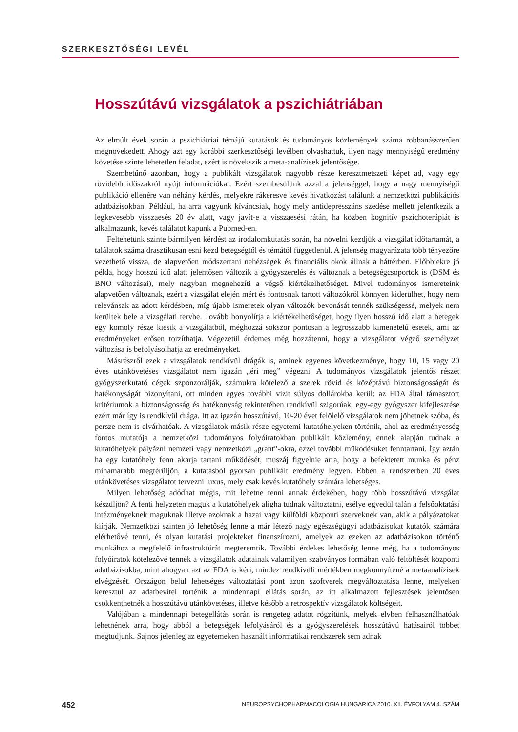SZERKESZTŐSÉGI LEVÉL
Hosszútávú vizsgálatok a pszichiátriában
Az elmúlt évek során a pszichiátriai témájú kutatások és tudományos közlemények száma robbanásszerűen megnövekedett. Ahogy azt egy korábbi szerkesztőségi levélben olvashattuk, ilyen nagy mennyiségű eredmény követése szinte lehetetlen feladat, ezért is növekszik a meta-analízisek jelentősége.
Szembetűnő azonban, hogy a publikált vizsgálatok nagyobb része keresztmetszeti képet ad, vagy egy rövidebb időszakról nyújt információkat. Ezért szembesülünk azzal a jelenséggel, hogy a nagy mennyiségű publikáció ellenére van néhány kérdés, melyekre rákeresve kevés hivatkozást találunk a nemzetközi publikációs adatbázisokban. Például, ha arra vagyunk kíváncsiak, hogy mely antidepresszáns szedése mellett jelentkezik a legkevesebb visszaesés 20 év alatt, vagy javít-e a visszaesési rátán, ha közben kognitív pszichoterápiát is alkalmazunk, kevés találatot kapunk a Pubmed-en.
Feltehetünk szinte bármilyen kérdést az irodalomkutatás során, ha növelni kezdjük a vizsgálat időtartamát, a találatok száma drasztikusan esni kezd betegségtől és témától függetlenül. A jelenség magyarázata több tényezőre vezethető vissza, de alapvetően módszertani nehézségek és financiális okok állnak a háttérben. Előbbiekre jó példa, hogy hosszú idő alatt jelentősen változik a gyógyszerelés és változnak a betegségcsoportok is (DSM és BNO változásai), mely nagyban megnehezíti a végső kiértékelhetőséget. Mivel tudományos ismereteink alapvetően változnak, ezért a vizsgálat elején mért és fontosnak tartott változókról könnyen kiderülhet, hogy nem relevánsak az adott kérdésben, míg újabb ismeretek olyan változók bevonását tennék szükségessé, melyek nem kerültek bele a vizsgálati tervbe. Tovább bonyolítja a kiértékelhetőséget, hogy ilyen hosszú idő alatt a betegek egy komoly része kiesik a vizsgálatból, méghozzá sokszor pontosan a legrosszabb kimenetelű esetek, ami az eredményeket erősen torzíthatja. Végezetül érdemes még hozzátenni, hogy a vizsgálatot végző személyzet változása is befolyásolhatja az eredményeket.
Másrészről ezek a vizsgálatok rendkívül drágák is, aminek egyenes következménye, hogy 10, 15 vagy 20 éves utánkövetéses vizsgálatot nem igazán „éri meg” végezni. A tudományos vizsgálatok jelentős részét gyógyszerkutató cégek szponzorálják, számukra kötelező a szerek rövid és középtávú biztonságosságát és hatékonyságát bizonyítani, ott minden egyes további vizit súlyos dollárokba kerül: az FDA által támasztott kritériumok a biztonságosság és hatékonyság tekintetében rendkívül szigorúak, egy-egy gyógyszer kifejlesztése ezért már így is rendkívül drága. Itt az igazán hosszútávú, 10-20 évet felölelő vizsgálatok nem jöhetnek szóba, és persze nem is elvárhatóak. A vizsgálatok másik része egyetemi kutatóhelyeken történik, ahol az eredményesség fontos mutatója a nemzetközi tudományos folyóiratokban publikált közlemény, ennek alapján tudnak a kutatóhelyek pályázni nemzeti vagy nemzetközi „grant”-okra, ezzel további működésüket fenntartani. Így aztán ha egy kutatóhely fenn akarja tartani működését, muszáj figyelnie arra, hogy a befektetett munka és pénz mihamarabb megtérüljön, a kutatásból gyorsan publikált eredmény legyen. Ebben a rendszerben 20 éves utánkövetéses vizsgálatot tervezni luxus, mely csak kevés kutatóhely számára lehetséges.
Milyen lehetőség adódhat mégis, mit lehetne tenni annak érdekében, hogy több hosszútávú vizsgálat készüljön? A fenti helyzeten maguk a kutatóhelyek aligha tudnak változtatni, esélye egyedül talán a felsőoktatási intézményeknek maguknak illetve azoknak a hazai vagy külföldi központi szerveknek van, akik a pályázatokat kiírják. Nemzetközi szinten jó lehetőség lenne a már létező nagy egészségügyi adatbázisokat kutatók számára elérhetővé tenni, és olyan kutatási projekteket finanszírozni, amelyek az ezeken az adatbázisokon történő munkához a megfelelő infrastruktúrát megteremtik. További érdekes lehetőség lenne még, ha a tudományos folyóiratok kötelezővé tennék a vizsgálatok adatainak valamilyen szabványos formában való feltöltését központi adatbázisokba, mint ahogyan azt az FDA is kéri, mindez rendkívüli mértékben megkönnyítené a metaanalízisek elvégzését. Országon belül lehetséges változtatási pont azon szoftverek megváltoztatása lenne, melyeken keresztül az adatbevitel történik a mindennapi ellátás során, az itt alkalmazott fejlesztések jelentősen csökkenthetnék a hosszútávú utánkövetéses, illetve később a retrospektív vizsgálatok költségeit.
Valójában a mindennapi betegellátás során is rengeteg adatot rögzítünk, melyek elvben felhasználhatóak lehetnének arra, hogy abból a betegségek lefolyásáról és a gyógyszerelések hosszútávú hatásairól többet megtudjunk. Sajnos jelenleg az egyetemeken használt informatikai rendszerek sem adnak
452 NEUROPSYCHOPHARMACOLOGIA HUNGARICA 2010. XII. ÉVFOLYAM 4. SZÁM